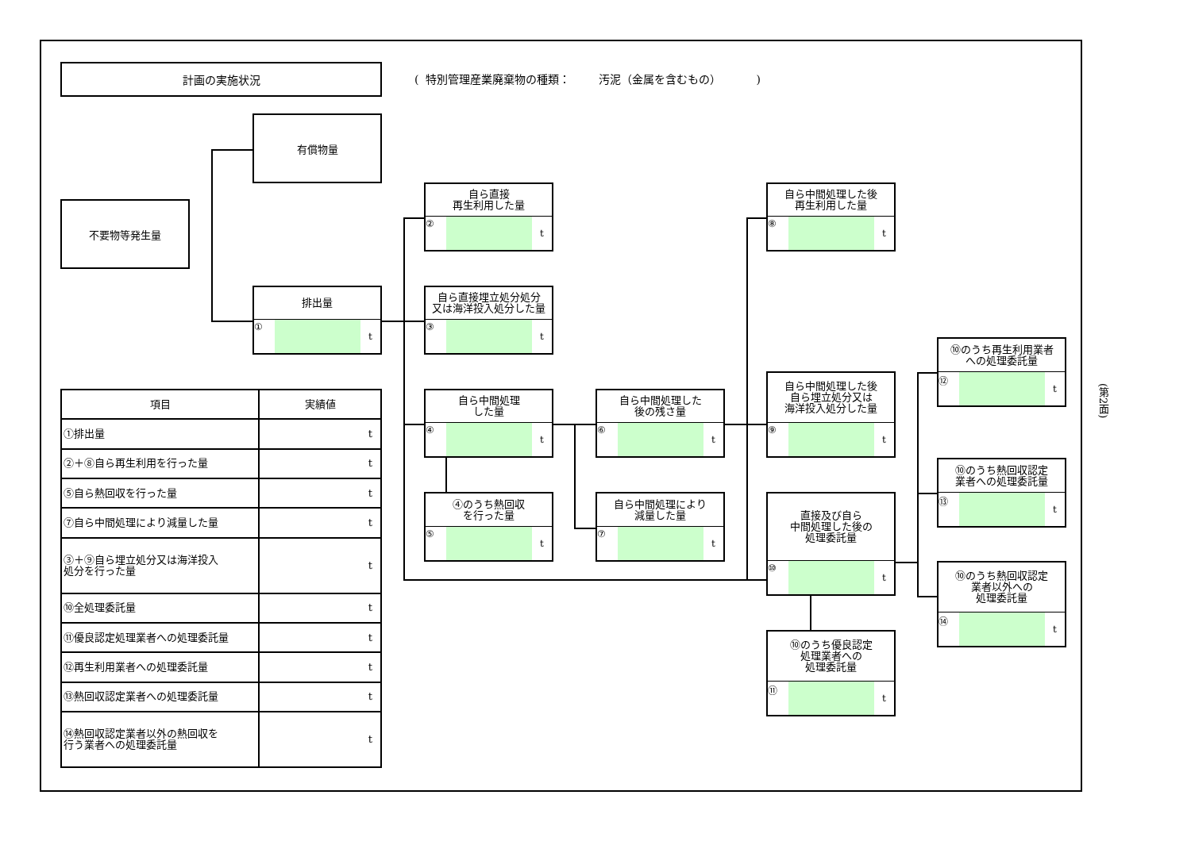計画の実施状況
( 特別管理産業廃棄物の種類： 汚泥（金属を含むもの） )
不要物等発生量
有償物量
排出量
① t
自ら直接
再生利用した量
② t
自ら直接埋立処分処分
又は海洋投入処分した量
③ t
自ら中間処理
した量
④ t
④のうち熱回収
を行った量
⑤ t
自ら中間処理した
後の残さ量
⑥ t
自ら中間処理により
減量した量
⑦ t
自ら中間処理した後
再生利用した量
⑧ t
自ら中間処理した後
自ら埋立処分又は
海洋投入処分した量
⑨ t
直接及び自ら
中間処理した後の
処理委託量
⑩ t
⑩のうち優良認定
処理業者への
処理委託量
⑪ t
⑩のうち再生利用業者
への処理委託量
⑫ t
⑩のうち熱回収認定
業者への処理委託量
⑬ t
⑩のうち熱回収認定
業者以外への
処理委託量
⑭ t
| 項目 | 実績値 |
| --- | --- |
| ①排出量 | t |
| ②＋⑧自ら再生利用を行った量 | t |
| ⑤自ら熱回収を行った量 | t |
| ⑦自ら中間処理により減量した量 | t |
| ③＋⑨自ら埋立処分又は海洋投入 処分を行った量 | t |
| ⑩全処理委託量 | t |
| ⑪優良認定処理業者への処理委託量 | t |
| ⑫再生利用業者への処理委託量 | t |
| ⑬熱回収認定業者への処理委託量 | t |
| ⑭熱回収認定業者以外の熱回収を 行う業者への処理委託量 | t |
(第2面)